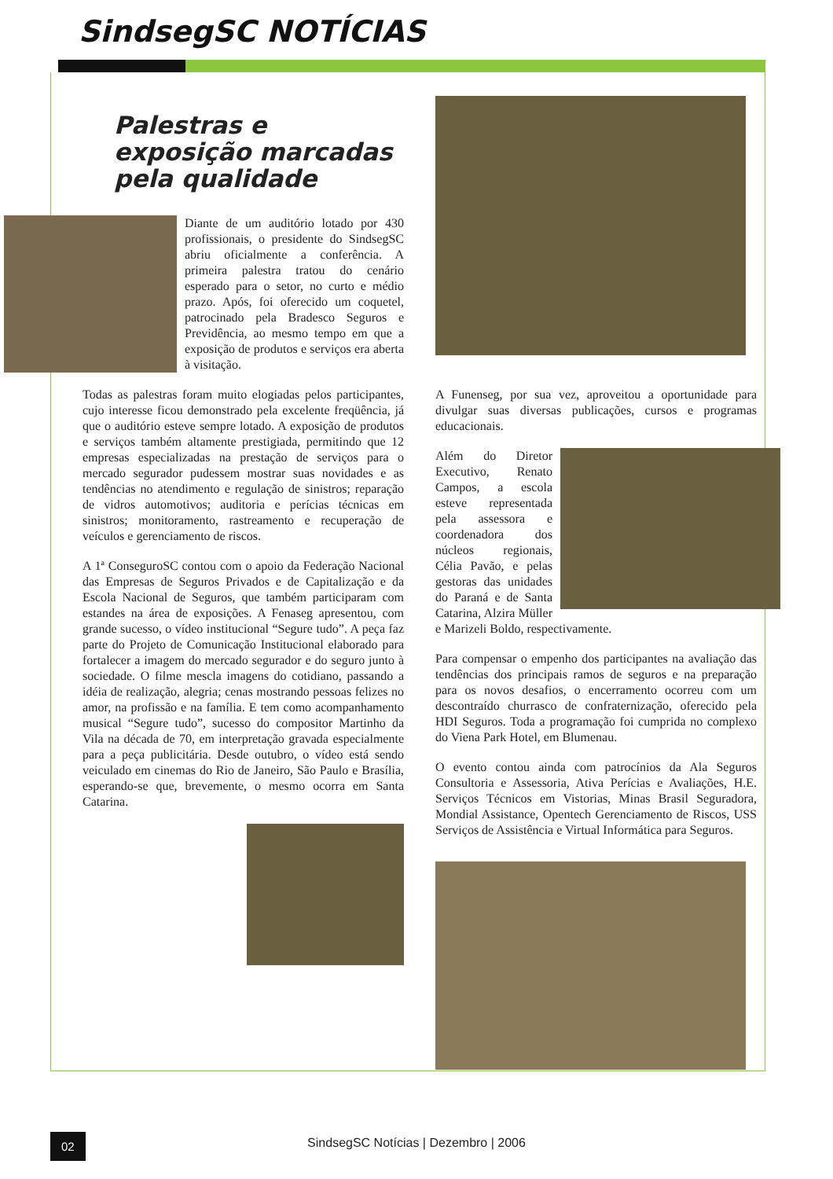SindsegSC NOTÍCIAS
Palestras e exposição marcadas pela qualidade
Diante de um auditório lotado por 430 profissionais, o presidente do SindsegSC abriu oficialmente a conferência. A primeira palestra tratou do cenário esperado para o setor, no curto e médio prazo. Após, foi oferecido um coquetel, patrocinado pela Bradesco Seguros e Previdência, ao mesmo tempo em que a exposição de produtos e serviços era aberta à visitação.
Todas as palestras foram muito elogiadas pelos participantes, cujo interesse ficou demonstrado pela excelente freqüência, já que o auditório esteve sempre lotado. A exposição de produtos e serviços também altamente prestigiada, permitindo que 12 empresas especializadas na prestação de serviços para o mercado segurador pudessem mostrar suas novidades e as tendências no atendimento e regulação de sinistros; reparação de vidros automotivos; auditoria e perícias técnicas em sinistros; monitoramento, rastreamento e recuperação de veículos e gerenciamento de riscos.
A 1ª ConseguroSC contou com o apoio da Federação Nacional das Empresas de Seguros Privados e de Capitalização e da Escola Nacional de Seguros, que também participaram com estandes na área de exposições. A Fenaseg apresentou, com grande sucesso, o vídeo institucional “Segure tudo”. A peça faz parte do Projeto de Comunicação Institucional elaborado para fortalecer a imagem do mercado segurador e do seguro junto à sociedade. O filme mescla imagens do cotidiano, passando a idéia de realização, alegria; cenas mostrando pessoas felizes no amor, na profissão e na família. E tem como acompanhamento musical “Segure tudo”, sucesso do compositor Martinho da Vila na década de 70, em interpretação gravada especialmente para a peça publicitária. Desde outubro, o vídeo está sendo veiculado em cinemas do Rio de Janeiro, São Paulo e Brasília, esperando-se que, brevemente, o mesmo ocorra em Santa Catarina.
A Funenseg, por sua vez, aproveitou a oportunidade para divulgar suas diversas publicações, cursos e programas educacionais.
Além do Diretor Executivo, Renato Campos, a escola esteve representada pela assessora e coordenadora dos núcleos regionais, Célia Pavão, e pelas gestoras das unidades do Paraná e de Santa Catarina, Alzira Müller e Marizeli Boldo, respectivamente.
Para compensar o empenho dos participantes na avaliação das tendências dos principais ramos de seguros e na preparação para os novos desafios, o encerramento ocorreu com um descontraído churrasco de confraternização, oferecido pela HDI Seguros. Toda a programação foi cumprida no complexo do Viena Park Hotel, em Blumenau.
O evento contou ainda com patrocínios da Ala Seguros Consultoria e Assessoria, Ativa Perícias e Avaliações, H.E. Serviços Técnicos em Vistorias, Minas Brasil Seguradora, Mondial Assistance, Opentech Gerenciamento de Riscos, USS Serviços de Assistência e Virtual Informática para Seguros.
02
SindsegSC Notícias | Dezembro | 2006